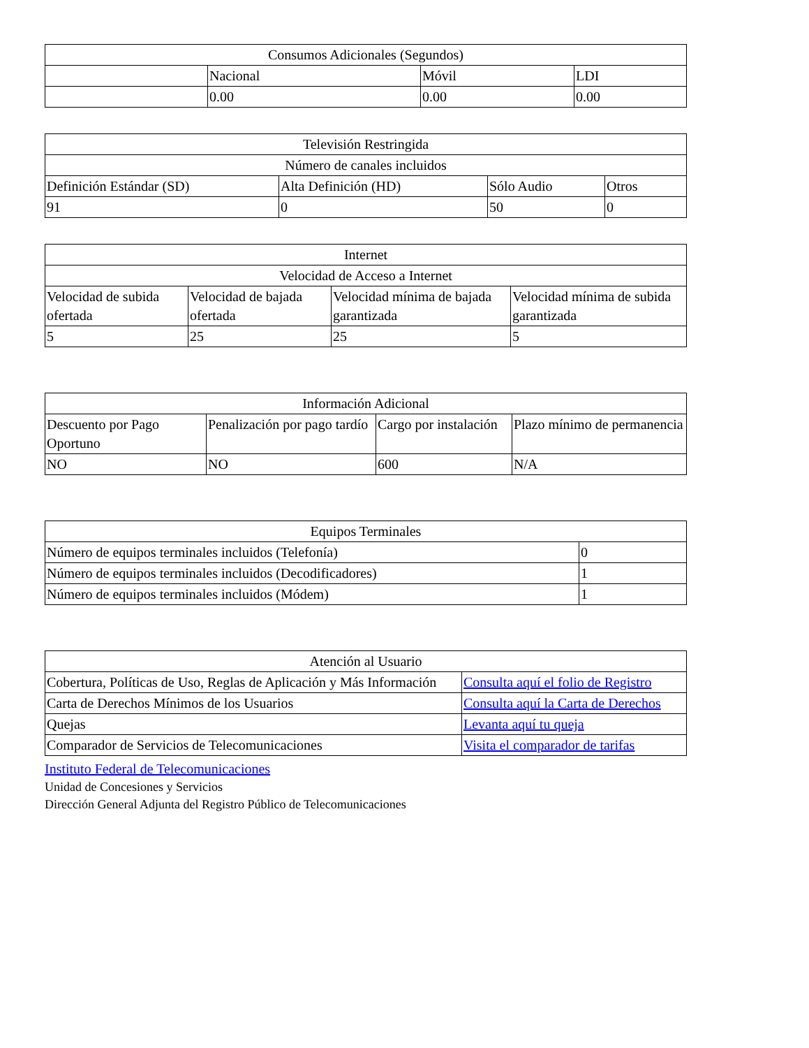| Consumos Adicionales (Segundos) | | | |
| --- | --- | --- | --- |
| | Nacional | Móvil | LDI |
| | 0.00 | 0.00 | 0.00 |
| Televisión Restringida | | | |
| --- | --- | --- | --- |
| Número de canales incluidos | | | |
| Definición Estándar (SD) | Alta Definición (HD) | Sólo Audio | Otros |
| 91 | 0 | 50 | 0 |
| Internet | | | |
| --- | --- | --- | --- |
| Velocidad de Acceso a Internet | | | |
| Velocidad de subida ofertada | Velocidad de bajada ofertada | Velocidad mínima de bajada garantizada | Velocidad mínima de subida garantizada |
| 5 | 25 | 25 | 5 |
| Información Adicional | | | |
| --- | --- | --- | --- |
| Descuento por Pago Oportuno | Penalización por pago tardío | Cargo por instalación | Plazo mínimo de permanencia |
| NO | NO | 600 | N/A |
| Equipos Terminales | |
| --- | --- |
| Número de equipos terminales incluidos (Telefonía) | 0 |
| Número de equipos terminales incluidos (Decodificadores) | 1 |
| Número de equipos terminales incluidos (Módem) | 1 |
| Atención al Usuario | |
| --- | --- |
| Cobertura, Políticas de Uso, Reglas de Aplicación y Más Información | Consulta aquí el folio de Registro |
| Carta de Derechos Mínimos de los Usuarios | Consulta aquí la Carta de Derechos |
| Quejas | Levanta aquí tu queja |
| Comparador de Servicios de Telecomunicaciones | Visita el comparador de tarifas |
Instituto Federal de Telecomunicaciones
Unidad de Concesiones y Servicios
Dirección General Adjunta del Registro Público de Telecomunicaciones